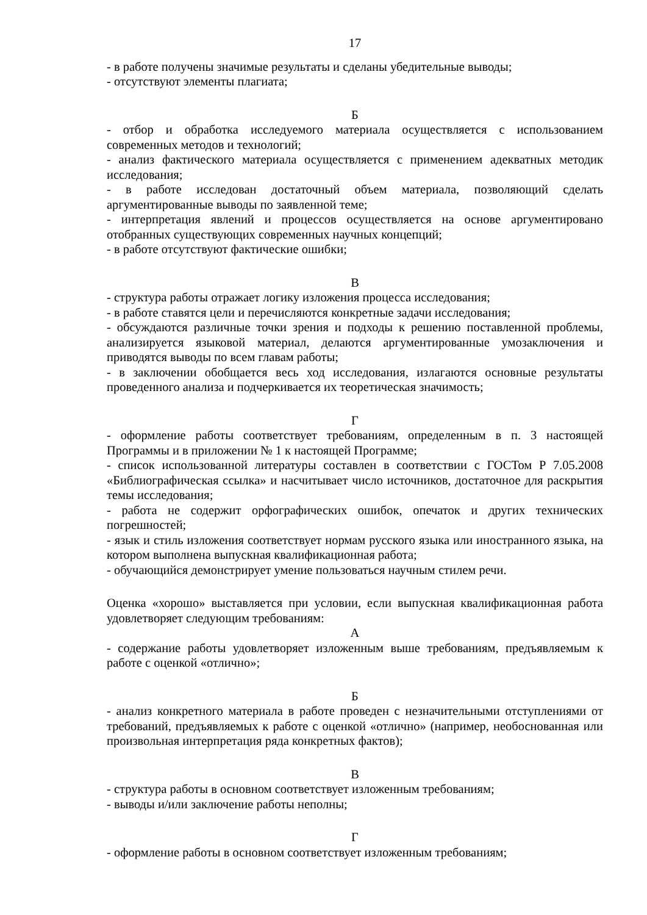17
- в работе получены значимые результаты и сделаны убедительные выводы;
- отсутствуют элементы плагиата;
Б
- отбор и обработка исследуемого материала осуществляется с использованием современных методов и технологий;
- анализ фактического материала осуществляется с применением адекватных методик исследования;
- в работе исследован достаточный объем материала, позволяющий сделать аргументированные выводы по заявленной теме;
- интерпретация явлений и процессов осуществляется на основе аргументировано отобранных существующих современных научных концепций;
- в работе отсутствуют фактические ошибки;
В
- структура работы отражает логику изложения процесса исследования;
- в работе ставятся цели и перечисляются конкретные задачи исследования;
- обсуждаются различные точки зрения и подходы к решению поставленной проблемы, анализируется языковой материал, делаются аргументированные умозаключения и приводятся выводы по всем главам работы;
- в заключении обобщается весь ход исследования, излагаются основные результаты проведенного анализа и подчеркивается их теоретическая значимость;
Г
- оформление работы соответствует требованиям, определенным в п. 3 настоящей Программы и в приложении № 1 к настоящей Программе;
- список использованной литературы составлен в соответствии с ГОСТом Р 7.05.2008 «Библиографическая ссылка» и насчитывает число источников, достаточное для раскрытия темы исследования;
- работа не содержит орфографических ошибок, опечаток и других технических погрешностей;
- язык и стиль изложения соответствует нормам русского языка или иностранного языка, на котором выполнена выпускная квалификационная работа;
- обучающийся демонстрирует умение пользоваться научным стилем речи.
Оценка «хорошо» выставляется при условии, если выпускная квалификационная работа удовлетворяет следующим требованиям:
А
- содержание работы удовлетворяет изложенным выше требованиям, предъявляемым к работе с оценкой «отлично»;
Б
- анализ конкретного материала в работе проведен с незначительными отступлениями от требований, предъявляемых к работе с оценкой «отлично» (например, необоснованная или произвольная интерпретация ряда конкретных фактов);
В
- структура работы в основном соответствует изложенным требованиям;
- выводы и/или заключение работы неполны;
Г
- оформление работы в основном соответствует изложенным требованиям;